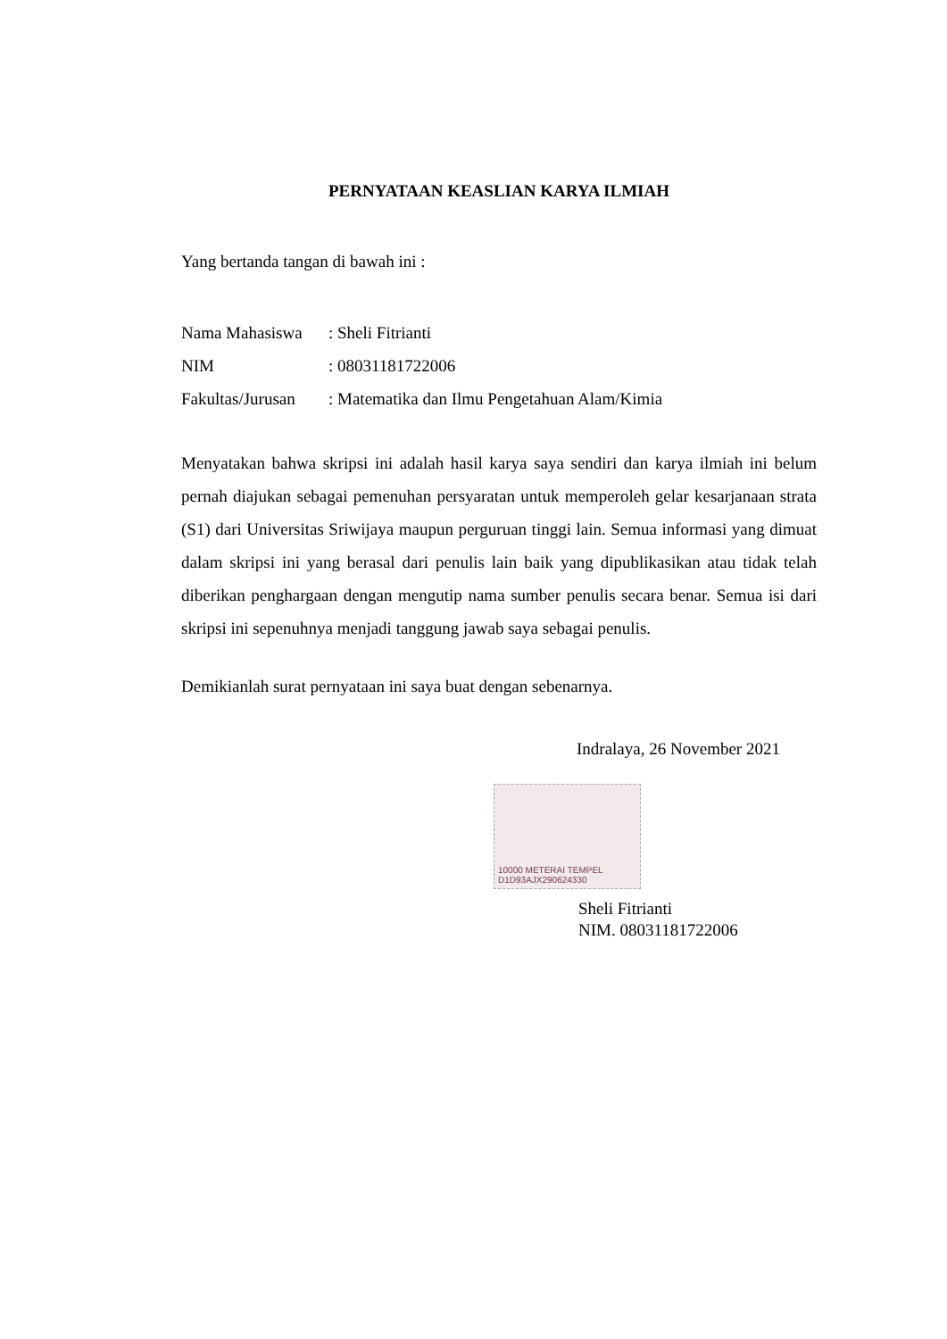PERNYATAAN KEASLIAN KARYA ILMIAH
Yang bertanda tangan di bawah ini :
| Nama Mahasiswa | : Sheli Fitrianti |
| NIM | : 08031181722006 |
| Fakultas/Jurusan | : Matematika dan Ilmu Pengetahuan Alam/Kimia |
Menyatakan bahwa skripsi ini adalah hasil karya saya sendiri dan karya ilmiah ini belum pernah diajukan sebagai pemenuhan persyaratan untuk memperoleh gelar kesarjanaan strata (S1) dari Universitas Sriwijaya maupun perguruan tinggi lain. Semua informasi yang dimuat dalam skripsi ini yang berasal dari penulis lain baik yang dipublikasikan atau tidak telah diberikan penghargaan dengan mengutip nama sumber penulis secara benar. Semua isi dari skripsi ini sepenuhnya menjadi tanggung jawab saya sebagai penulis.
Demikianlah surat pernyataan ini saya buat dengan sebenarnya.
Indralaya, 26 November 2021
10000 METERAI TEMPEL
D1D93AJX290624330
Sheli Fitrianti
NIM. 08031181722006